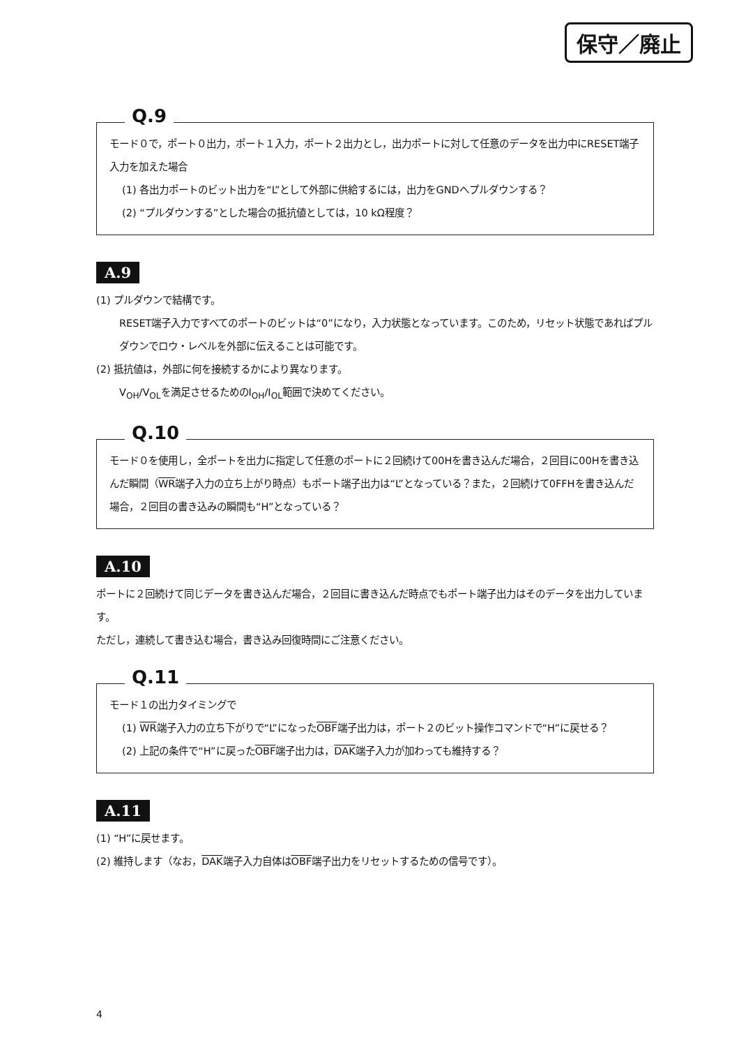保守／廃止
Q.9
モード０で，ポート０出力，ポート１入力，ポート２出力とし，出力ポートに対して任意のデータを出力中にRESET端子入力を加えた場合
(1) 各出力ポートのビット出力を“L”として外部に供給するには，出力をGNDへプルダウンする？
(2) “プルダウンする”とした場合の抵抗値としては，10 kΩ程度？
A.9
(1) プルダウンで結構です。
RESET端子入力ですべてのポートのビットは“0”になり，入力状態となっています。このため，リセット状態であればプルダウンでロウ・レベルを外部に伝えることは可能です。
(2) 抵抗値は，外部に何を接続するかにより異なります。
V<sub>OH</sub>/V<sub>OL</sub>を満足させるためのI<sub>OH</sub>/I<sub>OL</sub>範囲で決めてください。
Q.10
モード０を使用し，全ポートを出力に指定して任意のポートに２回続けて00Hを書き込んだ場合，２回目に00Hを書き込んだ瞬間（WR端子入力の立ち上がり時点）もポート端子出力は“L”となっている？また，２回続けて0FFHを書き込んだ場合，２回目の書き込みの瞬間も“H”となっている？
A.10
ポートに２回続けて同じデータを書き込んだ場合，２回目に書き込んだ時点でもポート端子出力はそのデータを出力しています。
ただし，連続して書き込む場合，書き込み回復時間にご注意ください。
Q.11
モード１の出力タイミングで
(1) WR端子入力の立ち下がりで“L”になったOBF端子出力は，ポート２のビット操作コマンドで“H”に戻せる？
(2) 上記の条件で“H”に戻ったOBF端子出力は，DAK端子入力が加わっても維持する？
A.11
(1) “H”に戻せます。
(2) 維持します（なお，DAK端子入力自体はOBF端子出力をリセットするための信号です）。
4